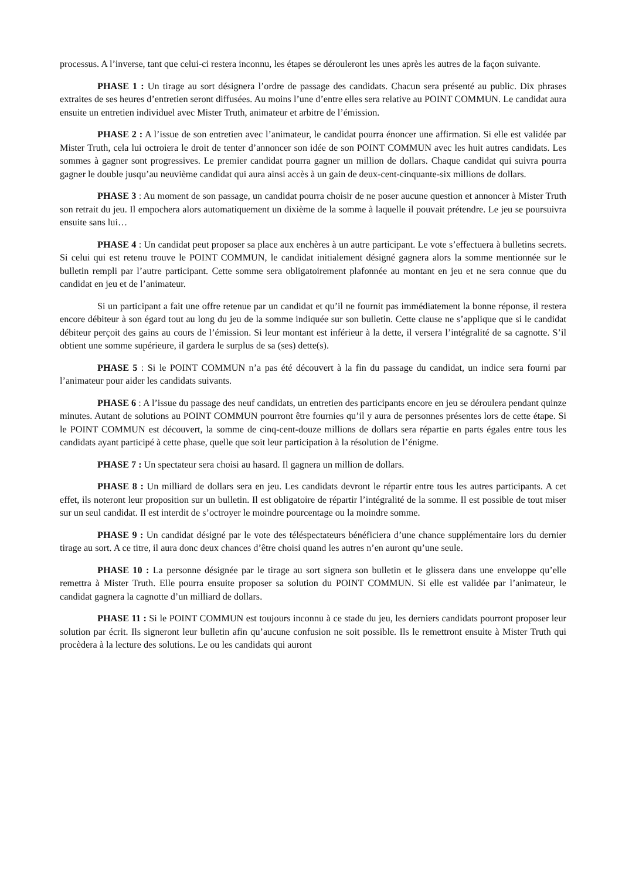processus. A l’inverse, tant que celui-ci restera inconnu, les étapes se dérouleront les unes après les autres de la façon suivante.
PHASE 1 : Un tirage au sort désignera l’ordre de passage des candidats. Chacun sera présenté au public. Dix phrases extraites de ses heures d’entretien seront diffusées. Au moins l’une d’entre elles sera relative au POINT COMMUN. Le candidat aura ensuite un entretien individuel avec Mister Truth, animateur et arbitre de l’émission.
PHASE 2 : A l’issue de son entretien avec l’animateur, le candidat pourra énoncer une affirmation. Si elle est validée par Mister Truth, cela lui octroiera le droit de tenter d’annoncer son idée de son POINT COMMUN avec les huit autres candidats. Les sommes à gagner sont progressives. Le premier candidat pourra gagner un million de dollars. Chaque candidat qui suivra pourra gagner le double jusqu’au neuvième candidat qui aura ainsi accès à un gain de deux-cent-cinquante-six millions de dollars.
PHASE 3 : Au moment de son passage, un candidat pourra choisir de ne poser aucune question et annoncer à Mister Truth son retrait du jeu. Il empochera alors automatiquement un dixième de la somme à laquelle il pouvait prétendre. Le jeu se poursuivra ensuite sans lui…
PHASE 4 : Un candidat peut proposer sa place aux enchères à un autre participant. Le vote s’effectuera à bulletins secrets. Si celui qui est retenu trouve le POINT COMMUN, le candidat initialement désigné gagnera alors la somme mentionnée sur le bulletin rempli par l’autre participant. Cette somme sera obligatoirement plafonnée au montant en jeu et ne sera connue que du candidat en jeu et de l’animateur.
Si un participant a fait une offre retenue par un candidat et qu’il ne fournit pas immédiatement la bonne réponse, il restera encore débiteur à son égard tout au long du jeu de la somme indiquée sur son bulletin. Cette clause ne s’applique que si le candidat débiteur perçoit des gains au cours de l’émission. Si leur montant est inférieur à la dette, il versera l’intégralité de sa cagnotte. S’il obtient une somme supérieure, il gardera le surplus de sa (ses) dette(s).
PHASE 5 : Si le POINT COMMUN n’a pas été découvert à la fin du passage du candidat, un indice sera fourni par l’animateur pour aider les candidats suivants.
PHASE 6 : A l’issue du passage des neuf candidats, un entretien des participants encore en jeu se déroulera pendant quinze minutes. Autant de solutions au POINT COMMUN pourront être fournies qu’il y aura de personnes présentes lors de cette étape. Si le POINT COMMUN est découvert, la somme de cinq-cent-douze millions de dollars sera répartie en parts égales entre tous les candidats ayant participé à cette phase, quelle que soit leur participation à la résolution de l’énigme.
PHASE 7 : Un spectateur sera choisi au hasard. Il gagnera un million de dollars.
PHASE 8 : Un milliard de dollars sera en jeu. Les candidats devront le répartir entre tous les autres participants. A cet effet, ils noteront leur proposition sur un bulletin. Il est obligatoire de répartir l’intégralité de la somme. Il est possible de tout miser sur un seul candidat. Il est interdit de s’octroyer le moindre pourcentage ou la moindre somme.
PHASE 9 : Un candidat désigné par le vote des téléspectateurs bénéficiera d’une chance supplémentaire lors du dernier tirage au sort. A ce titre, il aura donc deux chances d’être choisi quand les autres n’en auront qu’une seule.
PHASE 10 : La personne désignée par le tirage au sort signera son bulletin et le glissera dans une enveloppe qu’elle remettra à Mister Truth. Elle pourra ensuite proposer sa solution du POINT COMMUN. Si elle est validée par l’animateur, le candidat gagnera la cagnotte d’un milliard de dollars.
PHASE 11 : Si le POINT COMMUN est toujours inconnu à ce stade du jeu, les derniers candidats pourront proposer leur solution par écrit. Ils signeront leur bulletin afin qu’aucune confusion ne soit possible. Ils le remettront ensuite à Mister Truth qui procèdera à la lecture des solutions. Le ou les candidats qui auront